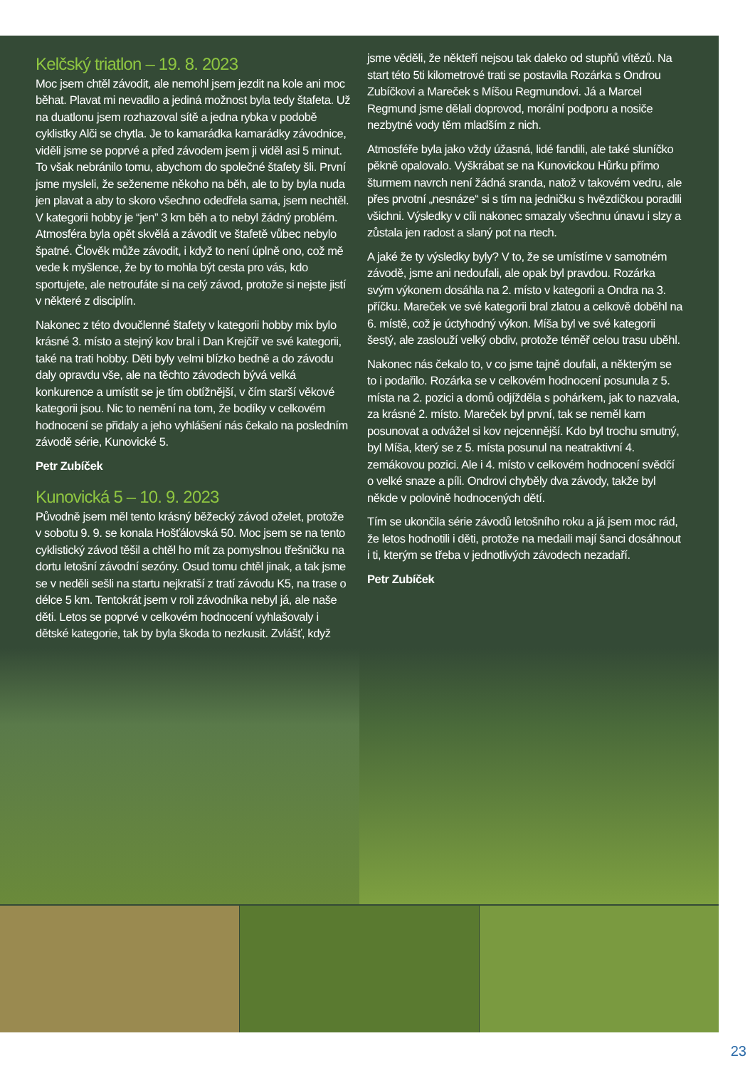Kelčský triatlon – 19. 8. 2023
Moc jsem chtěl závodit, ale nemohl jsem jezdit na kole ani moc běhat. Plavat mi nevadilo a jediná možnost byla tedy štafeta. Už na duatlonu jsem rozhazoval sítě a jedna rybka v podobě cyklistky Alči se chytla. Je to kamarádka kamarádky závodnice, viděli jsme se poprvé a před závodem jsem ji viděl asi 5 minut. To však nebránilo tomu, abychom do společné štafety šli. První jsme mysleli, že seženeme někoho na běh, ale to by byla nuda jen plavat a aby to skoro všechno odedřela sama, jsem nechtěl. V kategorii hobby je “jen” 3 km běh a to nebyl žádný problém. Atmosféra byla opět skvělá a závodit ve štafetě vůbec nebylo špatné. Člověk může závodit, i když to není úplně ono, což mě vede k myšlence, že by to mohla být cesta pro vás, kdo sportujete, ale netroufáte si na celý závod, protože si nejste jistí v některé z disciplín.
Nakonec z této dvoučlenné štafety v kategorii hobby mix bylo krásné 3. místo a stejný kov bral i Dan Krejčíř ve své kategorii, také na trati hobby. Děti byly velmi blízko bedně a do závodu daly opravdu vše, ale na těchto závodech bývá velká konkurence a umístit se je tím obtížnější, v čím starší věkové kategorii jsou. Nic to nemění na tom, že bodíky v celkovém hodnocení se přidaly a jeho vyhlášení nás čekalo na posledním závodě série, Kunovické 5.
Petr Zubíček
Kunovická 5 – 10. 9. 2023
Původně jsem měl tento krásný běžecký závod oželet, protože v sobotu 9. 9. se konala Hošťálovská 50. Moc jsem se na tento cyklistický závod těšil a chtěl ho mít za pomyslnou třešničku na dortu letošní závodní sezóny. Osud tomu chtěl jinak, a tak jsme se v neděli sešli na startu nejkratší z tratí závodu K5, na trase o délce 5 km. Tentokrát jsem v roli závodníka nebyl já, ale naše děti. Letos se poprvé v celkovém hodnocení vyhlašovaly i dětské kategorie, tak by byla škoda to nezkusit. Zvlášť, když
jsme věděli, že někteří nejsou tak daleko od stupňů vítězů. Na start této 5ti kilometrové trati se postavila Rozárka s Ondrou Zubíčkovi a Mareček s Míšou Regmundovi. Já a Marcel Regmund jsme dělali doprovod, morální podporu a nosiče nezbytné vody těm mladším z nich.
Atmosféře byla jako vždy úžasná, lidé fandili, ale také sluníčko pěkně opalovalo. Vyškrábat se na Kunovickou Hůrku přímo šturmem navrch není žádná sranda, natož v takovém vedru, ale přes prvotní „nesnáze“ si s tím na jedničku s hvězdičkou poradili všichni. Výsledky v cíli nakonec smazaly všechnu únavu i slzy a zůstala jen radost a slaný pot na rtech.
A jaké že ty výsledky byly? V to, že se umístíme v samotném závodě, jsme ani nedoufali, ale opak byl pravdou. Rozárka svým výkonem dosáhla na 2. místo v kategorii a Ondra na 3. příčku. Mareček ve své kategorii bral zlatou a celkově doběhl na 6. místě, což je úctyhodný výkon. Míša byl ve své kategorii šestý, ale zaslouží velký obdiv, protože téměř celou trasu uběhl.
Nakonec nás čekalo to, v co jsme tajně doufali, a některým se to i podařilo. Rozárka se v celkovém hodnocení posunula z 5. místa na 2. pozici a domů odjížděla s pohárkem, jak to nazvala, za krásné 2. místo. Mareček byl první, tak se neměl kam posunovat a odvážel si kov nejcennější. Kdo byl trochu smutný, byl Míša, který se z 5. místa posunul na neatraktivní 4. zemákovou pozici. Ale i 4. místo v celkovém hodnocení svědčí o velké snaze a píli. Ondrovi chyběly dva závody, takže byl někde v polovině hodnocených dětí.
Tím se ukončila série závodů letošního roku a já jsem moc rád, že letos hodnotili i děti, protože na medaili mají šanci dosáhnout i ti, kterým se třeba v jednotlivých závodech nezadaří.
Petr Zubíček
23